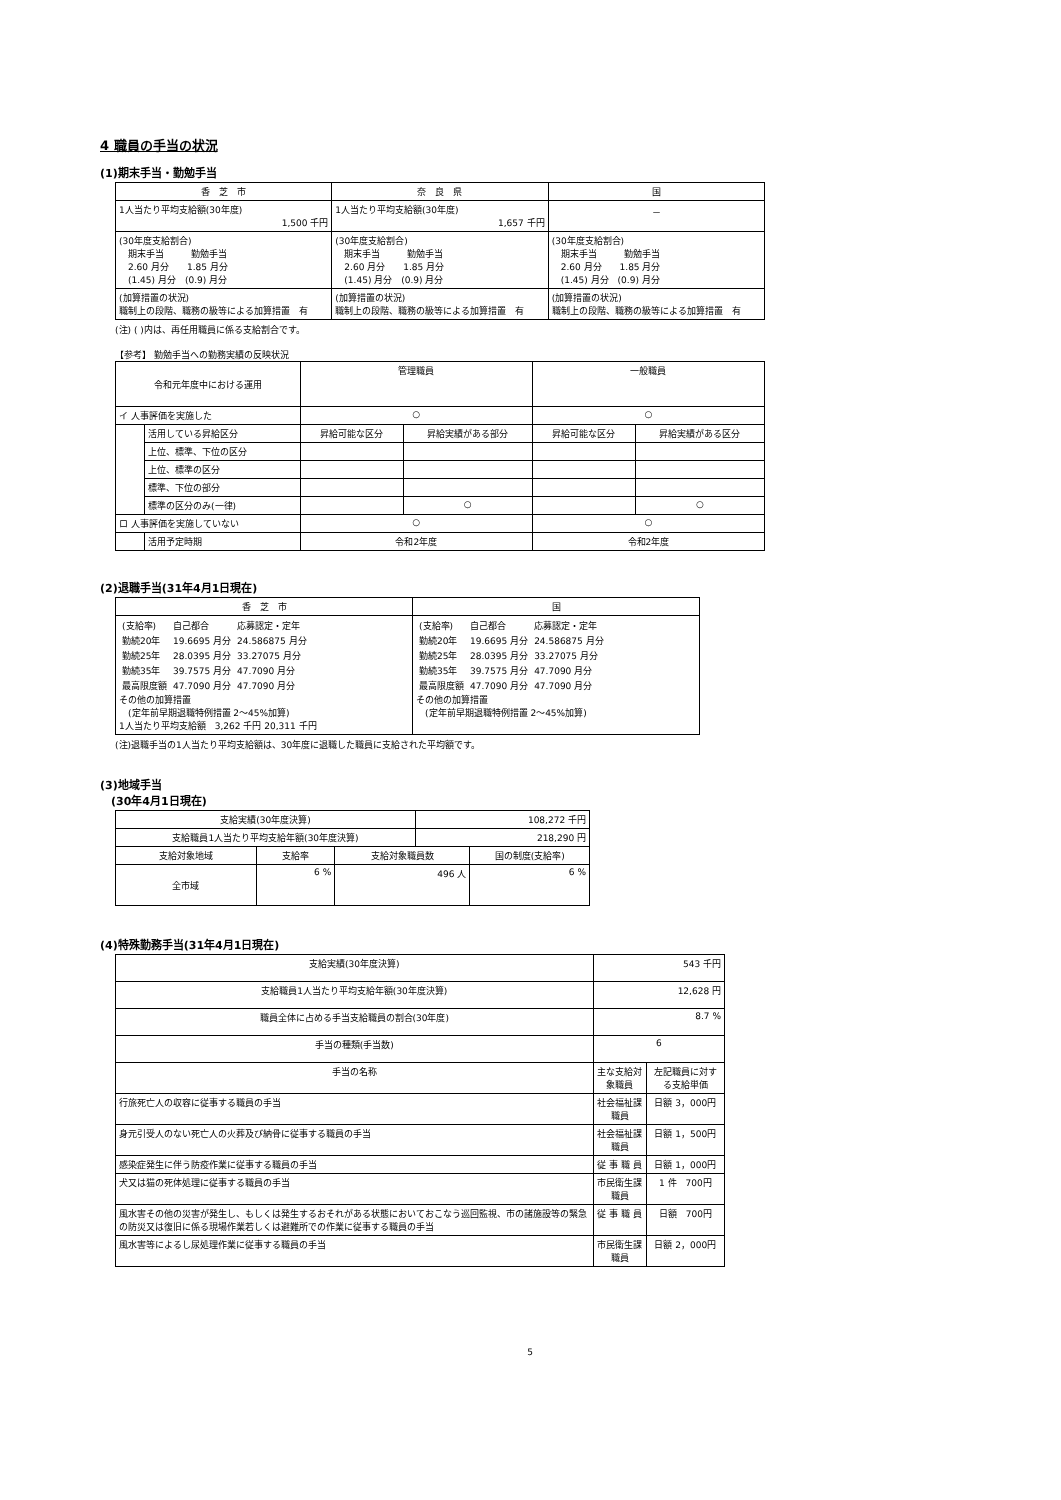4 職員の手当の状況
(1)期末手当・勤勉手当
| 香 芝 市 | 奈 良 県 | 国 |
| --- | --- | --- |
| 1人当たり平均支給額(30年度) 1,500 千円 | 1人当たり平均支給額(30年度) 1,657 千円 | － |
| (30年度支給割合) 期末手当 勤勉手当 2.60 月分 1.85 月分 (1.45) 月分 (0.9) 月分 | (30年度支給割合) 期末手当 勤勉手当 2.60 月分 1.85 月分 (1.45) 月分 (0.9) 月分 | (30年度支給割合) 期末手当 勤勉手当 2.60 月分 1.85 月分 (1.45) 月分 (0.9) 月分 |
| (加算措置の状況) 職制上の段階、職務の級等による加算措置 有 | (加算措置の状況) 職制上の段階、職務の級等による加算措置 有 | (加算措置の状況) 職制上の段階、職務の級等による加算措置 有 |
(注) ( )内は、再任用職員に係る支給割合です。
【参考】 勤勉手当への勤務実績の反映状況
| 令和元年度中における運用 | | 管理職員 | | 一般職員 | |
| --- | --- | --- | --- | --- | --- |
| イ 人事評価を実施した | | ○ | | ○ | |
| | 活用している昇給区分 | 昇給可能な区分 | 昇給実績がある部分 | 昇給可能な区分 | 昇給実績がある区分 |
| | 上位、標準、下位の区分 | | | | |
| | 上位、標準の区分 | | | | |
| | 標準、下位の部分 | | | | |
| | 標準の区分のみ(一律) | | ○ | | ○ |
| ロ 人事評価を実施していない | | ○ | | ○ | |
| | 活用予定時期 | 令和2年度 | | 令和2年度 | |
(2)退職手当(31年4月1日現在)
| 香 芝 市 | 国 |
| --- | --- |
| / (支給率) / 自己都合 / 応募認定・定年 / / 勤続20年 / 19.6695 月分 / 24.586875 月分 / / 勤続25年 / 28.0395 月分 / 33.27075 月分 / / 勤続35年 / 39.7575 月分 / 47.7090 月分 / / 最高限度額 / 47.7090 月分 / 47.7090 月分 / その他の加算措置 (定年前早期退職特例措置 2～45%加算) 1人当たり平均支給額 3,262 千円 20,311 千円 | / (支給率) / 自己都合 / 応募認定・定年 / / 勤続20年 / 19.6695 月分 / 24.586875 月分 / / 勤続25年 / 28.0395 月分 / 33.27075 月分 / / 勤続35年 / 39.7575 月分 / 47.7090 月分 / / 最高限度額 / 47.7090 月分 / 47.7090 月分 / その他の加算措置 (定年前早期退職特例措置 2～45%加算) |
(注)退職手当の1人当たり平均支給額は、30年度に退職した職員に支給された平均額です。
(3)地域手当
　(30年4月1日現在)
| 支給実績(30年度決算) | | | 108,272 千円 | |
| 支給職員1人当たり平均支給年額(30年度決算) | | | 218,290 円 | |
| 支給対象地域 | 支給率 | 支給対象職員数 | | 国の制度(支給率) |
| 全市域 | 6 % | 496 人 | | 6 % |
(4)特殊勤務手当(31年4月1日現在)
| 支給実績(30年度決算) | 543 千円 | |
| 支給職員1人当たり平均支給年額(30年度決算) | 12,628 円 | |
| 職員全体に占める手当支給職員の割合(30年度) | 8.7 % | |
| 手当の種類(手当数) | 6 | |
| 手当の名称 | 主な支給対象職員 | 左記職員に対する支給単価 |
| 行旅死亡人の収容に従事する職員の手当 | 社会福祉課職員 | 日額 3，000円 |
| 身元引受人のない死亡人の火葬及び納骨に従事する職員の手当 | 社会福祉課職員 | 日額 1，500円 |
| 感染症発生に伴う防疫作業に従事する職員の手当 | 従 事 職 員 | 日額 1，000円 |
| 犬又は猫の死体処理に従事する職員の手当 | 市民衛生課職員 | 1 件 700円 |
| 風水害その他の災害が発生し、もしくは発生するおそれがある状態においておこなう巡回監視、市の諸施設等の緊急の防災又は復旧に係る現場作業若しくは避難所での作業に従事する職員の手当 | 従 事 職 員 | 日額 700円 |
| 風水害等によるし尿処理作業に従事する職員の手当 | 市民衛生課職員 | 日額 2，000円 |
5